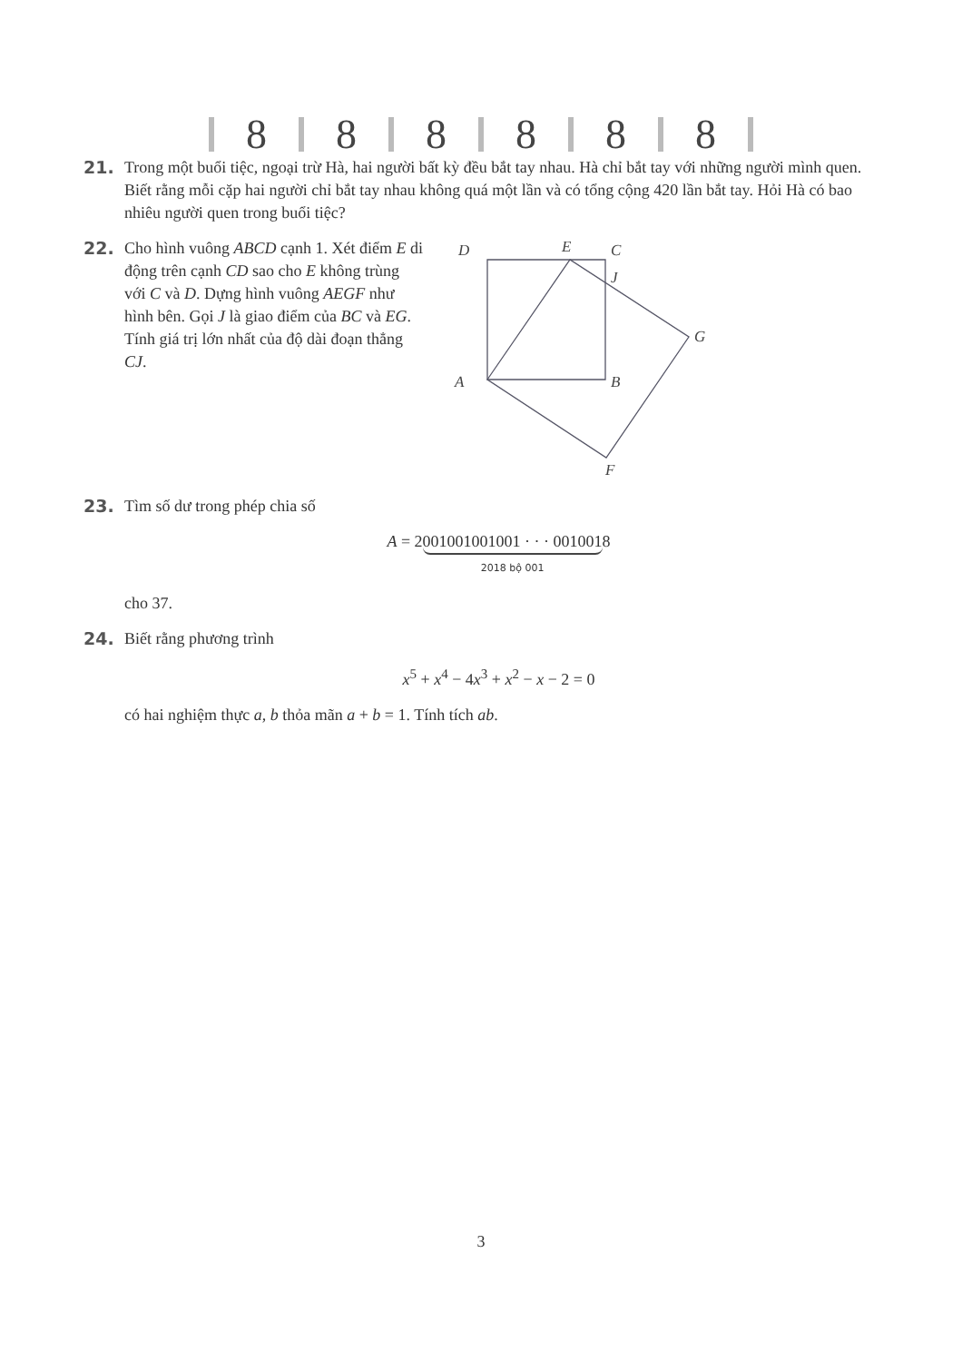8
8
8
8
8
8
21. Trong một buổi tiệc, ngoại trừ Hà, hai người bất kỳ đều bắt tay nhau. Hà chỉ bắt tay với những người mình quen. Biết rằng mỗi cặp hai người chỉ bắt tay nhau không quá một lần và có tổng cộng 420 lần bắt tay. Hỏi Hà có bao nhiêu người quen trong buổi tiệc?
22. Cho hình vuông ABCD cạnh 1. Xét điểm E di động trên cạnh CD sao cho E không trùng với C và D. Dựng hình vuông AEGF như hình bên. Gọi J là giao điểm của BC và EG. Tính giá trị lớn nhất của độ dài đoạn thẳng CJ.
D
E
C
J
G
A
B
F
23. Tìm số dư trong phép chia số
A = 2001001001001 · · · 001001 2018 bộ 0018
cho 37.
24. Biết rằng phương trình
x<sup>5</sup> + x<sup>4</sup> − 4x<sup>3</sup> + x<sup>2</sup> − x − 2 = 0
có hai nghiệm thực a, b thỏa mãn a + b = 1. Tính tích ab.
3